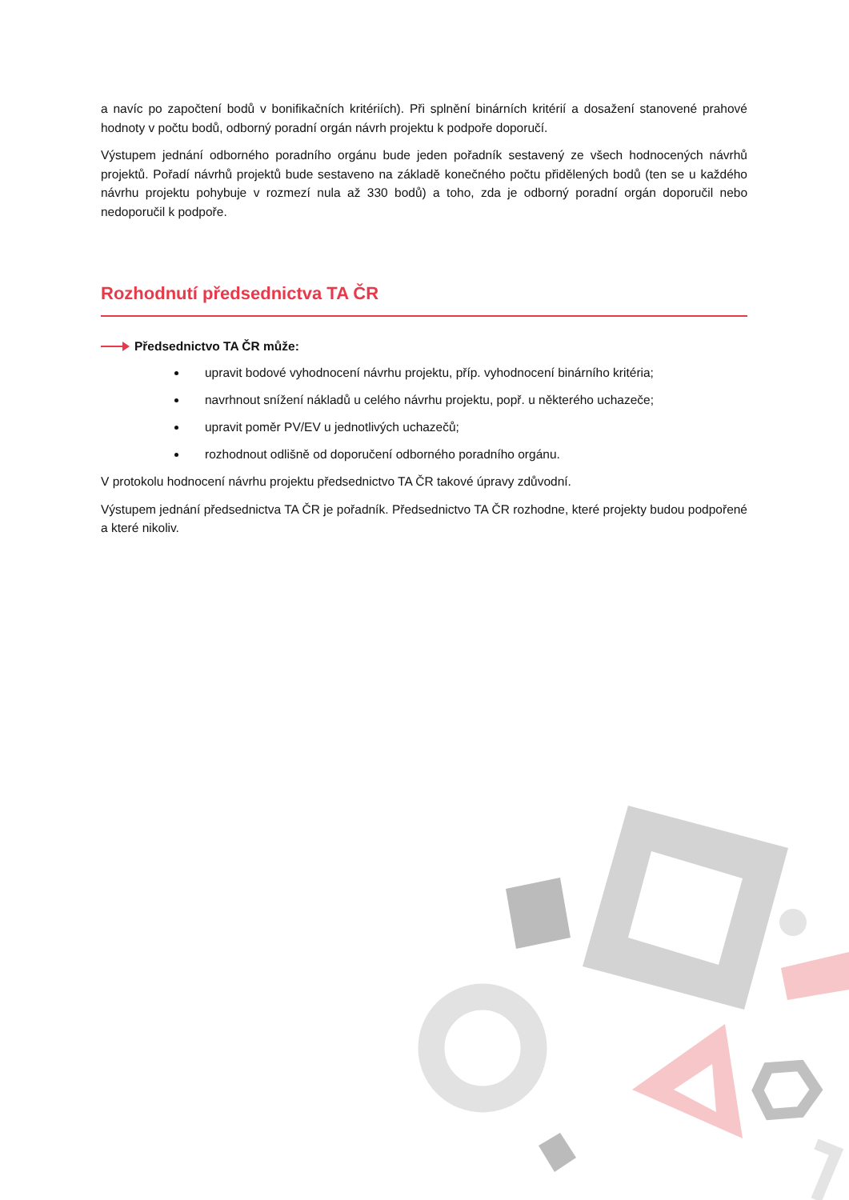a navíc po započtení bodů v bonifikačních kritériích). Při splnění binárních kritérií a dosažení stanovené prahové hodnoty v počtu bodů, odborný poradní orgán návrh projektu k podpoře doporučí.
Výstupem jednání odborného poradního orgánu bude jeden pořadník sestavený ze všech hodnocených návrhů projektů. Pořadí návrhů projektů bude sestaveno na základě konečného počtu přidělených bodů (ten se u každého návrhu projektu pohybuje v rozmezí nula až 330 bodů) a toho, zda je odborný poradní orgán doporučil nebo nedoporučil k podpoře.
Rozhodnutí předsednictva TA ČR
Předsednictvo TA ČR může:
upravit bodové vyhodnocení návrhu projektu, příp. vyhodnocení binárního kritéria;
navrhnout snížení nákladů u celého návrhu projektu, popř. u některého uchazeče;
upravit poměr PV/EV u jednotlivých uchazečů;
rozhodnout odlišně od doporučení odborného poradního orgánu.
V protokolu hodnocení návrhu projektu předsednictvo TA ČR takové úpravy zdůvodní.
Výstupem jednání předsednictva TA ČR je pořadník. Předsednictvo TA ČR rozhodne, které projekty budou podpořené a které nikoliv.